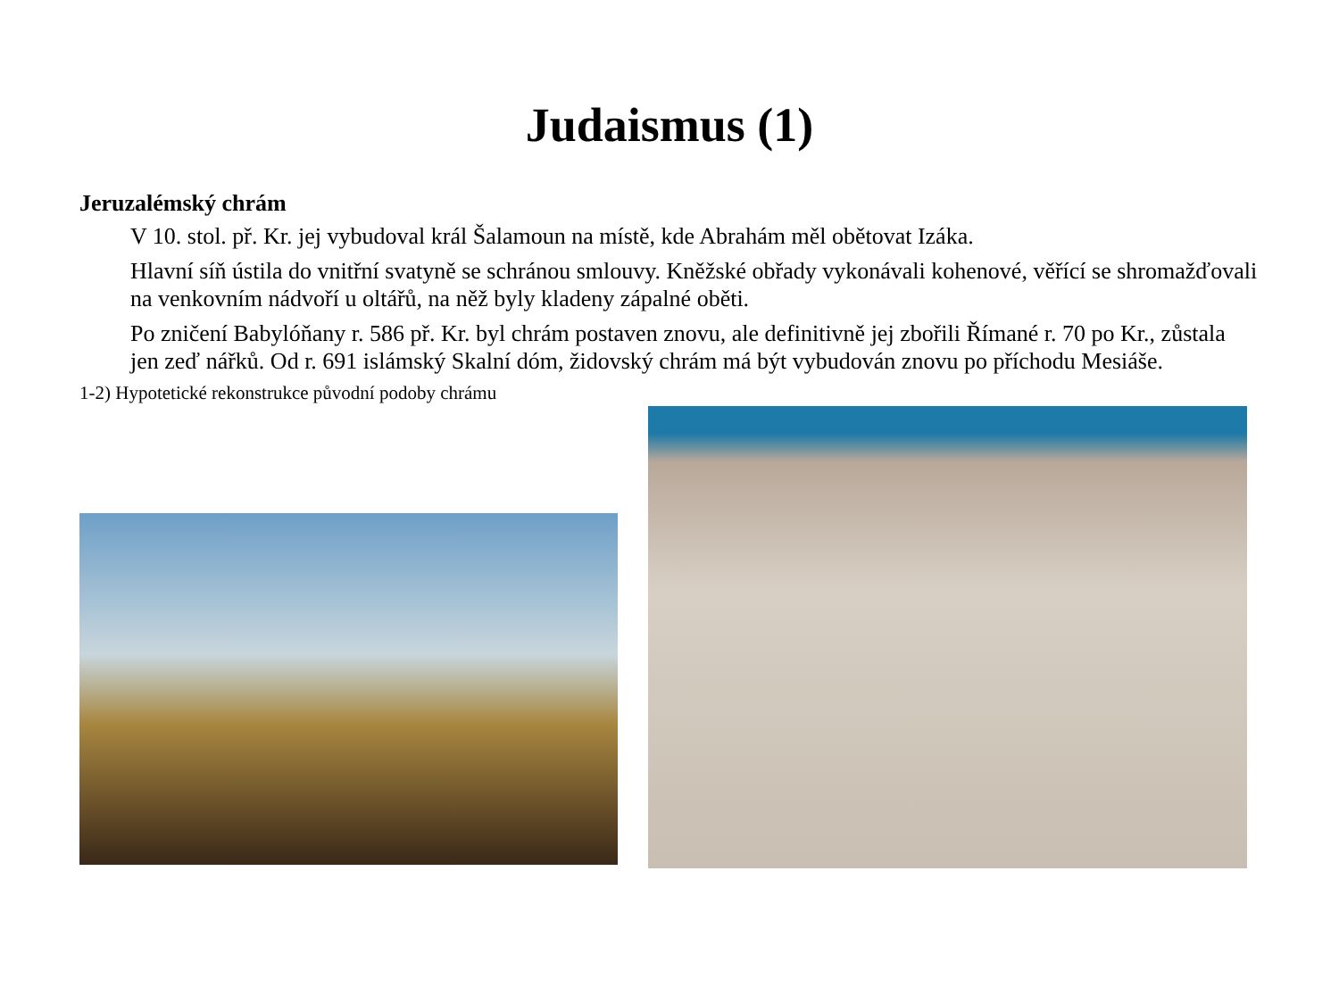Judaismus (1)
Jeruzalémský chrám
V 10. stol. př. Kr. jej vybudoval král Šalamoun na místě, kde Abrahám měl obětovat Izáka.
Hlavní síň ústila do vnitřní svatyně se schránou smlouvy. Kněžské obřady vykonávali kohenové, věřící se shromažďovali na venkovním nádvoří u oltářů, na něž byly kladeny zápalné oběti.
Po zničení Babylóňany r. 586 př. Kr. byl chrám postaven znovu, ale definitivně jej zbořili Římané r. 70 po Kr., zůstala jen zeď nářků. Od r. 691 islámský Skalní dóm, židovský chrám má být vybudován znovu po příchodu Mesiáše.
1-2) Hypotetické rekonstrukce původní podoby chrámu